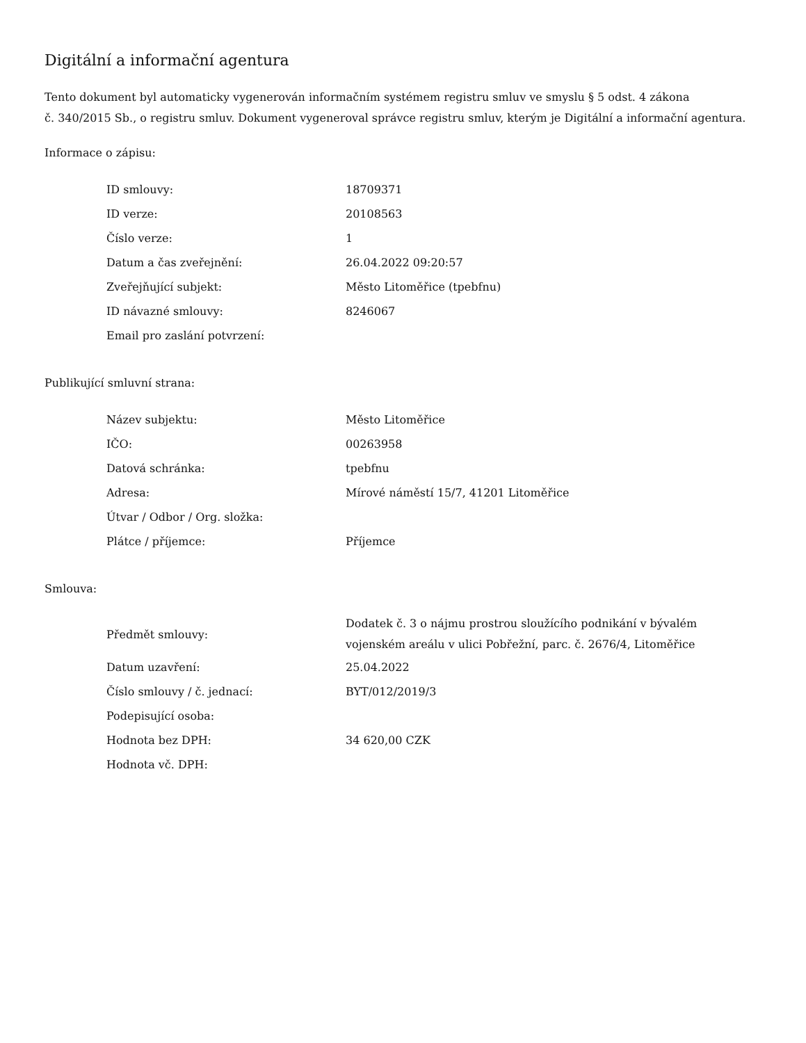Digitální a informační agentura
Tento dokument byl automaticky vygenerován informačním systémem registru smluv ve smyslu § 5 odst. 4 zákona
č. 340/2015 Sb., o registru smluv. Dokument vygeneroval správce registru smluv, kterým je Digitální a informační agentura.
Informace o zápisu:
| ID smlouvy: | 18709371 |
| ID verze: | 20108563 |
| Číslo verze: | 1 |
| Datum a čas zveřejnění: | 26.04.2022 09:20:57 |
| Zveřejňující subjekt: | Město Litoměřice (tpebfnu) |
| ID návazné smlouvy: | 8246067 |
| Email pro zaslání potvrzení: | |
Publikující smluvní strana:
| Název subjektu: | Město Litoměřice |
| IČO: | 00263958 |
| Datová schránka: | tpebfnu |
| Adresa: | Mírové náměstí 15/7, 41201 Litoměřice |
| Útvar / Odbor / Org. složka: | |
| Plátce / příjemce: | Příjemce |
Smlouva:
| Předmět smlouvy: | Dodatek č. 3 o nájmu prostrou sloužícího podnikání v bývalém vojenském areálu v ulici Pobřežní, parc. č. 2676/4, Litoměřice |
| Datum uzavření: | 25.04.2022 |
| Číslo smlouvy / č. jednací: | BYT/012/2019/3 |
| Podepisující osoba: | |
| Hodnota bez DPH: | 34 620,00 CZK |
| Hodnota vč. DPH: | |